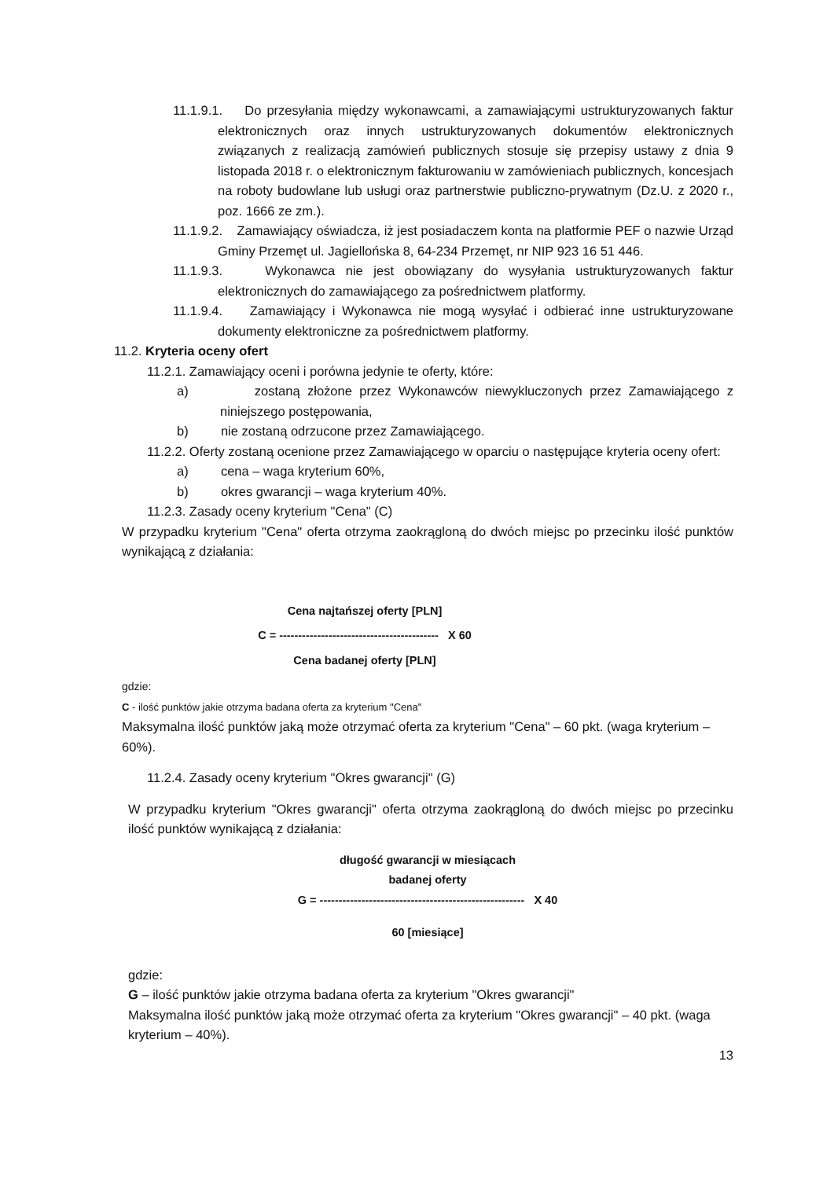11.1.9.1. Do przesyłania między wykonawcami, a zamawiającymi ustrukturyzowanych faktur elektronicznych oraz innych ustrukturyzowanych dokumentów elektronicznych związanych z realizacją zamówień publicznych stosuje się przepisy ustawy z dnia 9 listopada 2018 r. o elektronicznym fakturowaniu w zamówieniach publicznych, koncesjach na roboty budowlane lub usługi oraz partnerstwie publiczno-prywatnym (Dz.U. z 2020 r., poz. 1666 ze zm.).
11.1.9.2. Zamawiający oświadcza, iż jest posiadaczem konta na platformie PEF o nazwie Urząd Gminy Przemęt ul. Jagiellońska 8, 64-234 Przemęt, nr NIP 923 16 51 446.
11.1.9.3. Wykonawca nie jest obowiązany do wysyłania ustrukturyzowanych faktur elektronicznych do zamawiającego za pośrednictwem platformy.
11.1.9.4. Zamawiający i Wykonawca nie mogą wysyłać i odbierać inne ustrukturyzowane dokumenty elektroniczne za pośrednictwem platformy.
11.2. Kryteria oceny ofert
11.2.1. Zamawiający oceni i porówna jedynie te oferty, które:
a) zostaną złożone przez Wykonawców niewykluczonych przez Zamawiającego z niniejszego postępowania,
b) nie zostaną odrzucone przez Zamawiającego.
11.2.2. Oferty zostaną ocenione przez Zamawiającego w oparciu o następujące kryteria oceny ofert:
a) cena – waga kryterium 60%,
b) okres gwarancji – waga kryterium 40%.
11.2.3. Zasady oceny kryterium "Cena" (C)
W przypadku kryterium "Cena" oferta otrzyma zaokrągloną do dwóch miejsc po przecinku ilość punktów wynikającą z działania:
Cena najtańszej oferty [PLN]
C = ------------------------------------------ X 60
Cena badanej oferty [PLN]
gdzie:
C - ilość punktów jakie otrzyma badana oferta za kryterium "Cena"
Maksymalna ilość punktów jaką może otrzymać oferta za kryterium "Cena" – 60 pkt. (waga kryterium – 60%).
11.2.4. Zasady oceny kryterium "Okres gwarancji" (G)
W przypadku kryterium "Okres gwarancji" oferta otrzyma zaokrągloną do dwóch miejsc po przecinku ilość punktów wynikającą z działania:
długość gwarancji w miesiącach
badanej oferty
G = ------------------------------------------------------ X 40
60 [miesiące]
gdzie:
G – ilość punktów jakie otrzyma badana oferta za kryterium "Okres gwarancji"
Maksymalna ilość punktów jaką może otrzymać oferta za kryterium "Okres gwarancji" – 40 pkt. (waga kryterium – 40%).
13